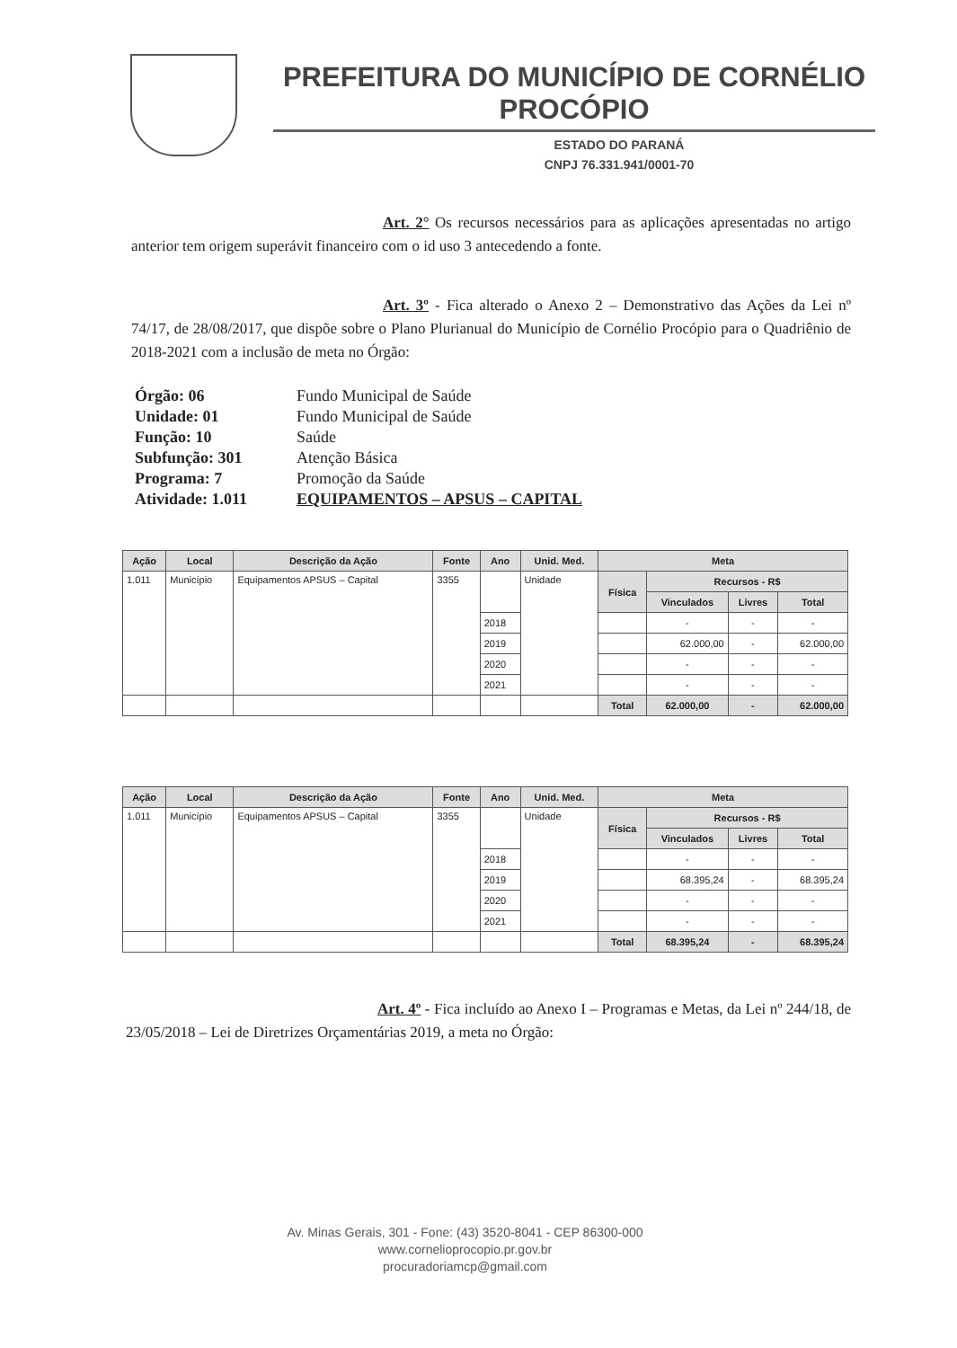PREFEITURA DO MUNICÍPIO DE CORNÉLIO PROCÓPIO
ESTADO DO PARANÁ
CNPJ 76.331.941/0001-70
Art. 2° Os recursos necessários para as aplicações apresentadas no artigo anterior tem origem superávit financeiro com o id uso 3 antecedendo a fonte.
Art. 3º - Fica alterado o Anexo 2 – Demonstrativo das Ações da Lei nº 74/17, de 28/08/2017, que dispõe sobre o Plano Plurianual do Município de Cornélio Procópio para o Quadriênio de 2018-2021 com a inclusão de meta no Órgão:
Órgão: 06 Fundo Municipal de Saúde
Unidade: 01 Fundo Municipal de Saúde
Função: 10 Saúde
Subfunção: 301 Atenção Básica
Programa: 7 Promoção da Saúde
Atividade: 1.011 EQUIPAMENTOS – APSUS – CAPITAL
| Ação | Local | Descrição da Ação | Fonte | Ano | Unid. Med. | Meta | | | |
| --- | --- | --- | --- | --- | --- | --- | --- | --- | --- |
| 1.011 | Município | Equipamentos APSUS – Capital | 3355 | | Unidade | Física | Recursos - R$ | | |
| | | | | | | | Vinculados | Livres | Total |
| | | | | 2018 | | | - | - | - |
| | | | | 2019 | | | 62.000,00 | - | 62.000,00 |
| | | | | 2020 | | | - | - | - |
| | | | | 2021 | | | - | - | - |
| | | | | | | Total | 62.000,00 | - | 62.000,00 |
| Ação | Local | Descrição da Ação | Fonte | Ano | Unid. Med. | Meta | | | |
| --- | --- | --- | --- | --- | --- | --- | --- | --- | --- |
| 1.011 | Município | Equipamentos APSUS – Capital | 3355 | | Unidade | Física | Recursos - R$ | | |
| | | | | | | | Vinculados | Livres | Total |
| | | | | 2018 | | | - | - | - |
| | | | | 2019 | | | 68.395,24 | - | 68.395,24 |
| | | | | 2020 | | | - | - | - |
| | | | | 2021 | | | - | - | - |
| | | | | | | Total | 68.395,24 | - | 68.395,24 |
Art. 4º - Fica incluído ao Anexo I – Programas e Metas, da Lei nº 244/18, de 23/05/2018 – Lei de Diretrizes Orçamentárias 2019, a meta no Órgão:
Av. Minas Gerais, 301 - Fone: (43) 3520-8041 - CEP 86300-000
www.cornelioprocopio.pr.gov.br
procuradoriamcp@gmail.com